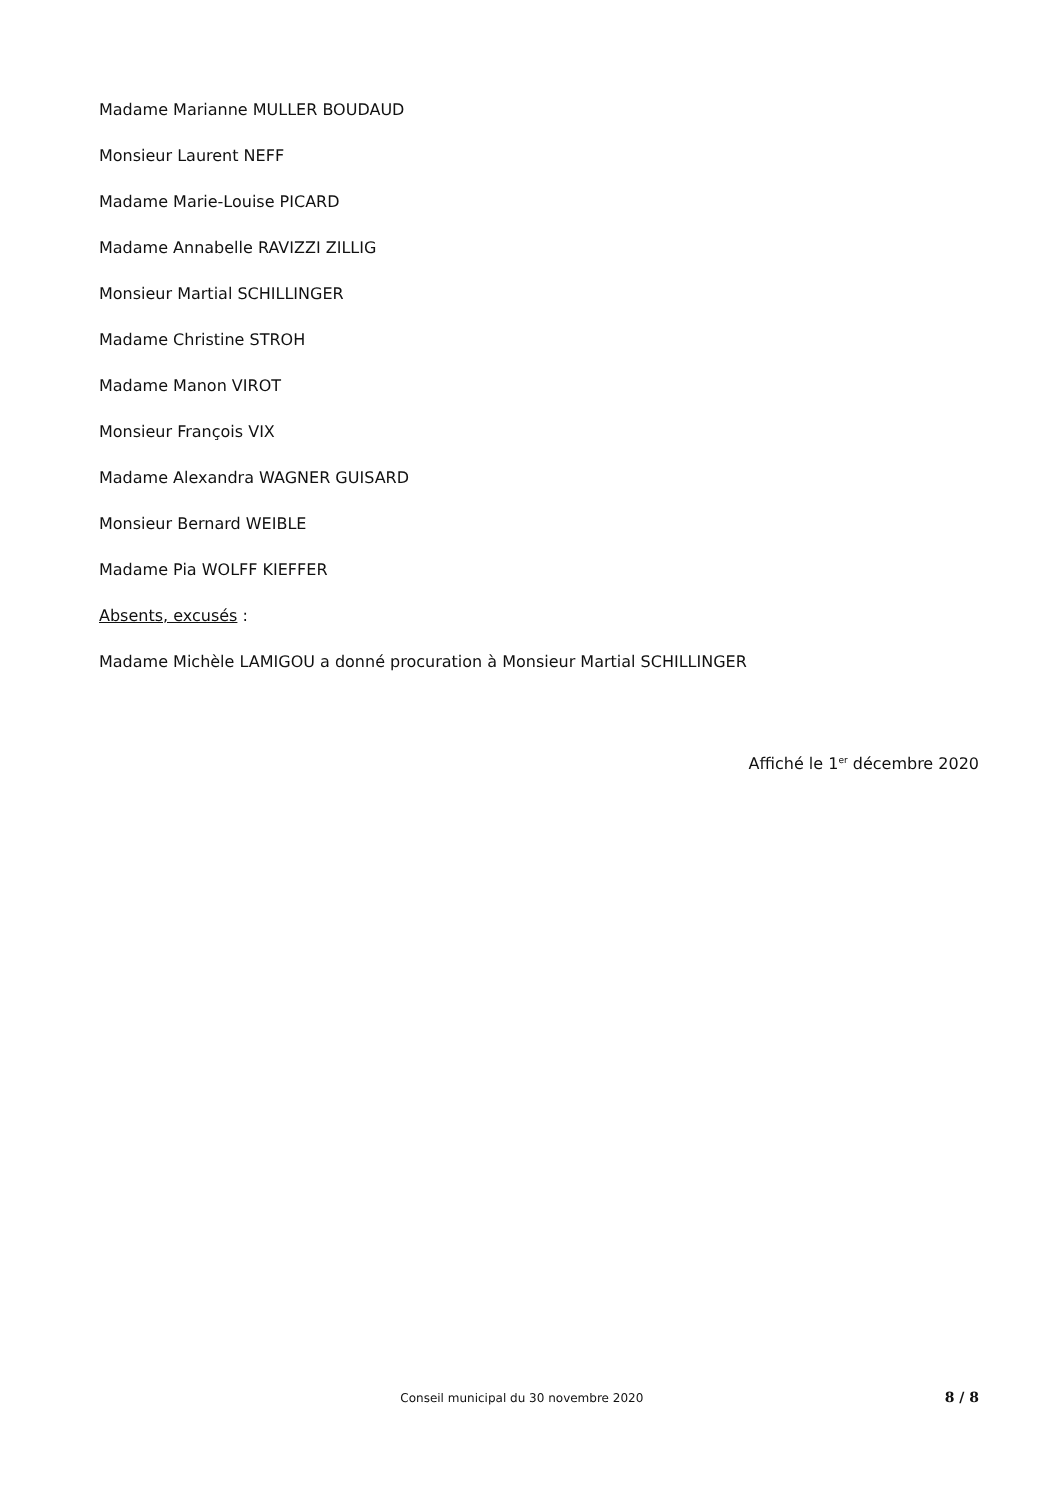Madame Marianne MULLER BOUDAUD
Monsieur Laurent NEFF
Madame Marie-Louise PICARD
Madame Annabelle RAVIZZI ZILLIG
Monsieur Martial SCHILLINGER
Madame Christine STROH
Madame Manon VIROT
Monsieur François VIX
Madame Alexandra WAGNER GUISARD
Monsieur Bernard WEIBLE
Madame Pia WOLFF KIEFFER
Absents, excusés :
Madame Michèle LAMIGOU a donné procuration à Monsieur Martial SCHILLINGER
Affiché le 1<sup>er</sup> décembre 2020
Conseil municipal du 30 novembre 2020 8 / 8